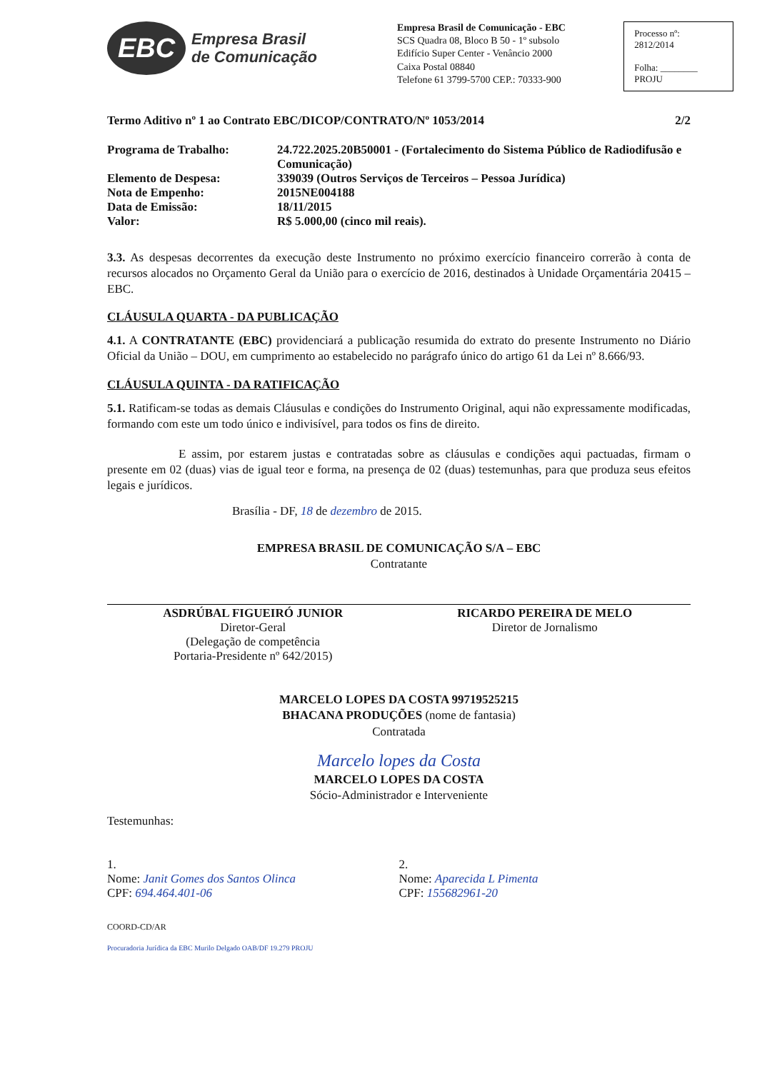EBC
Empresa Brasil
de Comunicação
Empresa Brasil de Comunicação - EBC
SCS Quadra 08, Bloco B 50 - 1º subsolo
Edifício Super Center - Venâncio 2000
Caixa Postal 08840
Telefone 61 3799-5700 CEP.: 70333-900
Processo nº:
2812/2014
Folha: ________
PROJU
Termo Aditivo nº 1 ao Contrato EBC/DICOP/CONTRATO/Nº 1053/2014 2/2
| Programa de Trabalho: | 24.722.2025.20B50001 - (Fortalecimento do Sistema Público de Radiodifusão e Comunicação) |
| Elemento de Despesa: | 339039 (Outros Serviços de Terceiros – Pessoa Jurídica) |
| Nota de Empenho: | 2015NE004188 |
| Data de Emissão: | 18/11/2015 |
| Valor: | R$ 5.000,00 (cinco mil reais). |
3.3. As despesas decorrentes da execução deste Instrumento no próximo exercício financeiro correrão à conta de recursos alocados no Orçamento Geral da União para o exercício de 2016, destinados à Unidade Orçamentária 20415 – EBC.
CLÁUSULA QUARTA - DA PUBLICAÇÃO
4.1. A CONTRATANTE (EBC) providenciará a publicação resumida do extrato do presente Instrumento no Diário Oficial da União – DOU, em cumprimento ao estabelecido no parágrafo único do artigo 61 da Lei nº 8.666/93.
CLÁUSULA QUINTA - DA RATIFICAÇÃO
5.1. Ratificam-se todas as demais Cláusulas e condições do Instrumento Original, aqui não expressamente modificadas, formando com este um todo único e indivisível, para todos os fins de direito.
E assim, por estarem justas e contratadas sobre as cláusulas e condições aqui pactuadas, firmam o presente em 02 (duas) vias de igual teor e forma, na presença de 02 (duas) testemunhas, para que produza seus efeitos legais e jurídicos.
Brasília - DF, 18 de dezembro de 2015.
EMPRESA BRASIL DE COMUNICAÇÃO S/A – EBC
Contratante
ASDRÚBAL FIGUEIRÓ JUNIOR
Diretor-Geral
(Delegação de competência
Portaria-Presidente nº 642/2015)
RICARDO PEREIRA DE MELO
Diretor de Jornalismo
MARCELO LOPES DA COSTA 99719525215
BHACANA PRODUÇÕES (nome de fantasia)
Contratada
Marcelo lopes da Costa
MARCELO LOPES DA COSTA
Sócio-Administrador e Interveniente
Testemunhas:
1.
Nome: Janit Gomes dos Santos Olinca
CPF: 694.464.401-06
2.
Nome: Aparecida L Pimenta
CPF: 155682961-20
COORD-CD/AR
Procuradoria Jurídica da EBC Murilo Delgado OAB/DF 19.279 PROJU